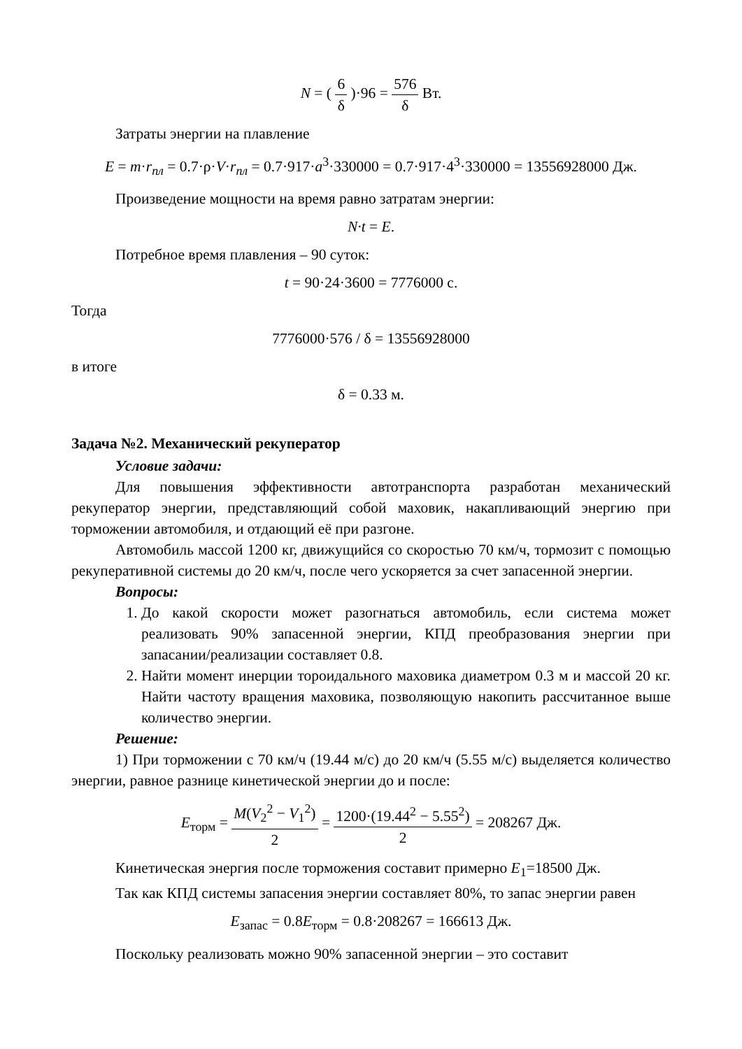N = ( 6 δ )·96 = 576 δ Вт.
Затраты энергии на плавление
E = m·r<sub>пл</sub> = 0.7·ρ·V·r<sub>пл</sub> = 0.7·917·a<sup>3</sup>·330000 = 0.7·917·4<sup>3</sup>·330000 = 13556928000 Дж.
Произведение мощности на время равно затратам энергии:
N·t = E.
Потребное время плавления – 90 суток:
t = 90·24·3600 = 7776000 с.
Тогда
7776000·576 / δ = 13556928000
в итоге
δ = 0.33 м.
Задача №2. Механический рекуператор
Условие задачи:
Для повышения эффективности автотранспорта разработан механический рекуператор энергии, представляющий собой маховик, накапливающий энергию при торможении автомобиля, и отдающий её при разгоне.
Автомобиль массой 1200 кг, движущийся со скоростью 70 км/ч, тормозит с помощью рекуперативной системы до 20 км/ч, после чего ускоряется за счет запасенной энергии.
Вопросы:
1. До какой скорости может разогнаться автомобиль, если система может реализовать 90% запасенной энергии, КПД преобразования энергии при запасании/реализации составляет 0.8.
2. Найти момент инерции тороидального маховика диаметром 0.3 м и массой 20 кг. Найти частоту вращения маховика, позволяющую накопить рассчитанное выше количество энергии.
Решение:
1) При торможении с 70 км/ч (19.44 м/с) до 20 км/ч (5.55 м/с) выделяется количество энергии, равное разнице кинетической энергии до и после:
E<sub>торм</sub> = M(V<sub>2</sub><sup>2</sup> − V<sub>1</sub><sup>2</sup>) 2 = 1200·(19.44<sup>2</sup> − 5.55<sup>2</sup>) 2 = 208267 Дж.
Кинетическая энергия после торможения составит примерно E<sub>1</sub>=18500 Дж.
Так как КПД системы запасения энергии составляет 80%, то запас энергии равен
E<sub>запас</sub> = 0.8E<sub>торм</sub> = 0.8·208267 = 166613 Дж.
Поскольку реализовать можно 90% запасенной энергии – это составит